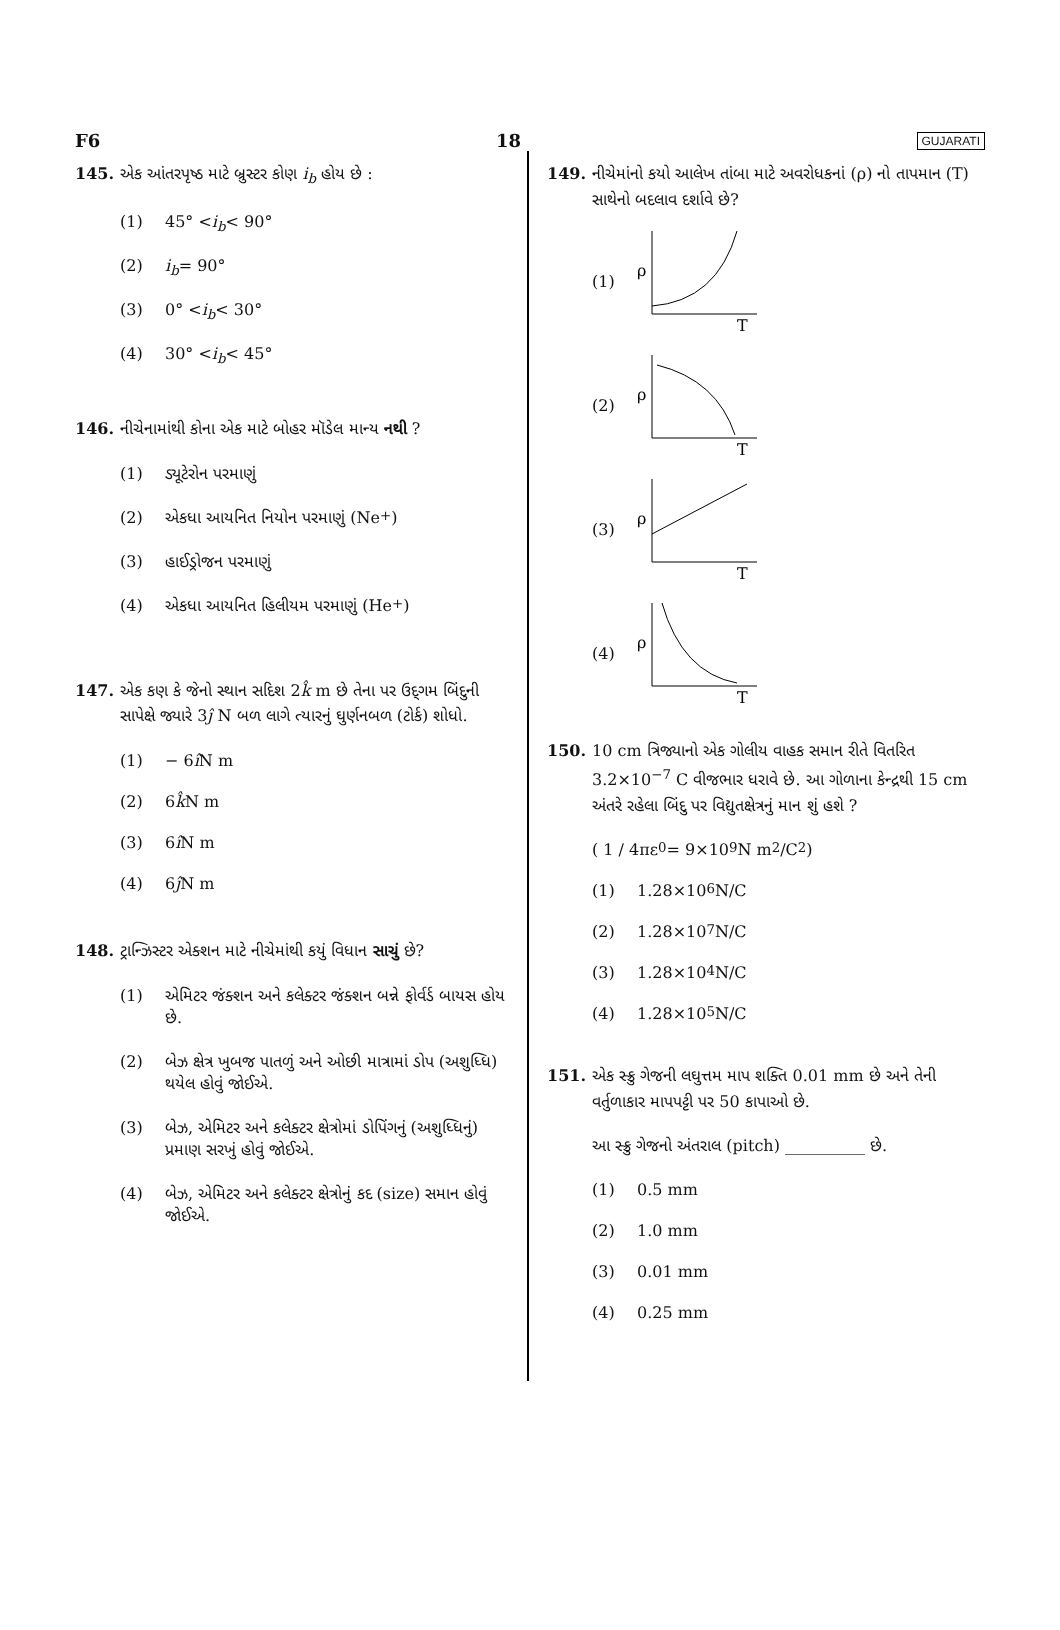F6 18 GUJARATI
145. એક આંતરપૃષ્ઠ માટે બ્રુસ્ટર કોણ i<sub>b</sub> હોય છે :
(1) 45° < i<sub>b</sub> < 90°
(2) i<sub>b</sub> = 90°
(3) 0° < i<sub>b</sub> < 30°
(4) 30° < i<sub>b</sub> < 45°
146. નીચેનામાંથી કોના એક માટે બોહર મૉડેલ માન્ય નથી ?
(1) ડ્યૂટેરોન પરમાણું
(2) એકધા આયનિત નિયોન પરમાણું (Ne<sup>+</sup>)
(3) હાઈડ્રોજન પરમાણું
(4) એકધા આયનિત હિલીયમ પરમાણું (He<sup>+</sup>)
147. એક કણ કે જેનો સ્થાન સદિશ 2k̂ m છે તેના પર ઉદ્‌ગમ બિંદુની સાપેક્ષે જ્યારે 3ĵ N બળ લાગે ત્યારનું ઘુર્ણનબળ (ટોર્ક) શોધો.
(1) − 6 î N m
(2) 6 k̂ N m
(3) 6 î N m
(4) 6 ĵ N m
148. ટ્રાન્ઝિસ્ટર એક્શન માટે નીચેમાંથી કયું વિધાન સાચું છે?
(1) એમિટર જંક્શન અને કલેક્ટર જંક્શન બન્ને ફોર્વર્ડ બાયસ હોય છે.
(2) બેઝ ક્ષેત્ર ખુબજ પાતળું અને ઓછી માત્રામાં ડોપ (અશુધ્ધિ) થયેલ હોવું જોઈએ.
(3) બેઝ, એમિટર અને કલેક્ટર ક્ષેત્રોમાં ડોપિંગનું (અશુધ્ધિનું) પ્રમાણ સરખું હોવું જોઈએ.
(4) બેઝ, એમિટર અને કલેક્ટર ક્ષેત્રોનું કદ (size) સમાન હોવું જોઈએ.
149. નીચેમાંનો કયો આલેખ તાંબા માટે અવરોધકનાં (ρ) નો તાપમાન (T) સાથેનો બદલાવ દર્શાવે છે?
(1)
ρ
T
(2)
ρ
T
(3)
ρ
T
(4)
ρ
T
150. 10 cm ત્રિજ્યાનો એક ગોલીય વાહક સમાન રીતે વિતરિત 3.2×10<sup>−7</sup> C વીજભાર ધરાવે છે. આ ગોળાના કેન્દ્રથી 15 cm અંતરે રહેલા બિંદુ પર વિદ્યુતક્ષેત્રનું માન શું હશે ?
( 1 / 4πε<sub>0</sub> = 9×10<sup>9</sup> N m<sup>2</sup>/C<sup>2</sup> )
(1) 1.28×10<sup>6</sup> N/C
(2) 1.28×10<sup>7</sup> N/C
(3) 1.28×10<sup>4</sup> N/C
(4) 1.28×10<sup>5</sup> N/C
151. એક સ્ક્રુ ગેજની લઘુત્તમ માપ શક્તિ 0.01 mm છે અને તેની વર્તુળાકાર માપપટ્ટી પર 50 કાપાઓ છે.
આ સ્ક્રુ ગેજનો અંતરાલ (pitch) __________ છે.
(1) 0.5 mm
(2) 1.0 mm
(3) 0.01 mm
(4) 0.25 mm